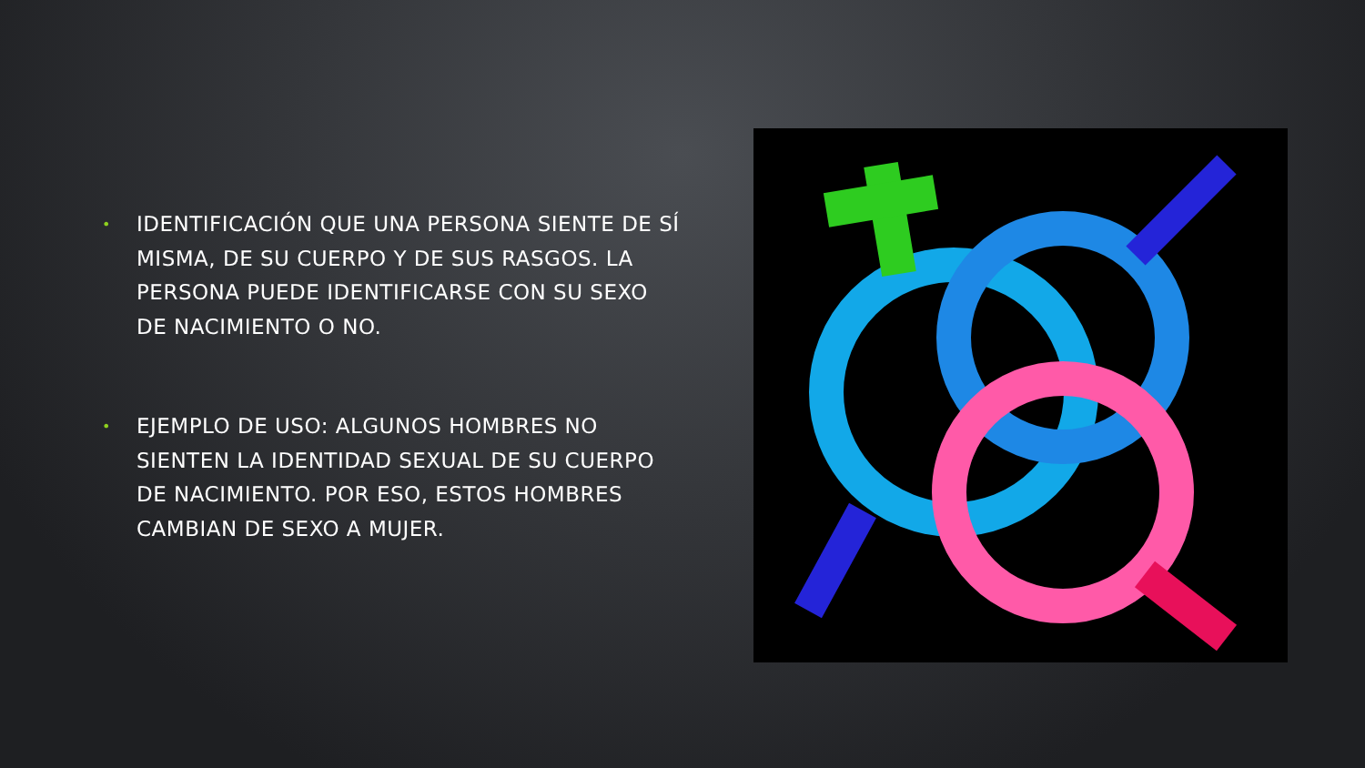• IDENTIFICACIÓN QUE UNA PERSONA SIENTE DE SÍ MISMA, DE SU CUERPO Y DE SUS RASGOS. LA PERSONA PUEDE IDENTIFICARSE CON SU SEXO DE NACIMIENTO O NO.
• EJEMPLO DE USO: ALGUNOS HOMBRES NO SIENTEN LA IDENTIDAD SEXUAL DE SU CUERPO DE NACIMIENTO. POR ESO, ESTOS HOMBRES CAMBIAN DE SEXO A MUJER.